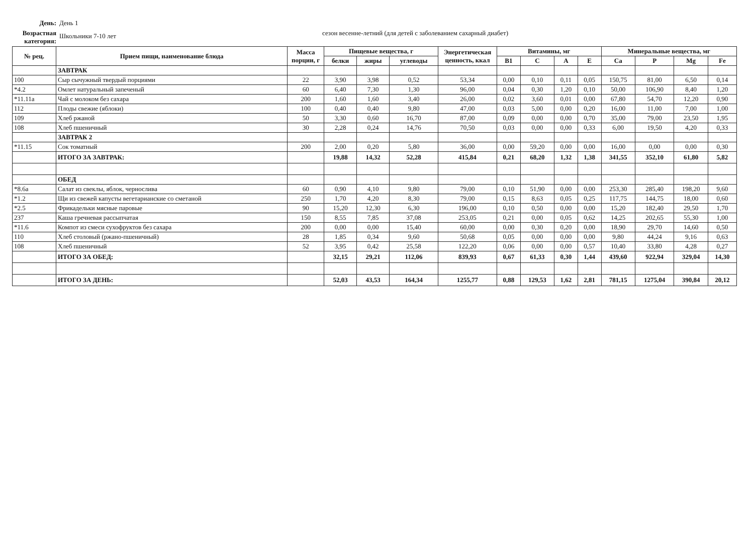День: День 1
Возрастная категория:
Школьники 7-10 лет
сезон весенне-летний (для детей с заболеванием сахарный диабет)
| № рец. | Прием пищи, наименование блюда | Масса порции, г | Пищевые вещества, г | | | Энергетическая ценность, ккал | Витамины, мг | | | | Минеральные вещества, мг | | | |
| --- | --- | --- | --- | --- | --- | --- | --- | --- | --- | --- | --- | --- | --- | --- |
| | | | белки | жиры | углеводы | | B1 | C | A | E | Ca | P | Mg | Fe |
| | ЗАВТРАК | | | | | | | | | | | | | |
| 100 | Сыр сычужный твердый порциями | 22 | 3,90 | 3,98 | 0,52 | 53,34 | 0,00 | 0,10 | 0,11 | 0,05 | 150,75 | 81,00 | 6,50 | 0,14 |
| *4.2 | Омлет натуральный запеченый | 60 | 6,40 | 7,30 | 1,30 | 96,00 | 0,04 | 0,30 | 1,20 | 0,10 | 50,00 | 106,90 | 8,40 | 1,20 |
| *11.11а | Чай с молоком без сахара | 200 | 1,60 | 1,60 | 3,40 | 26,00 | 0,02 | 3,60 | 0,01 | 0,00 | 67,80 | 54,70 | 12,20 | 0,90 |
| 112 | Плоды свежие (яблоки) | 100 | 0,40 | 0,40 | 9,80 | 47,00 | 0,03 | 5,00 | 0,00 | 0,20 | 16,00 | 11,00 | 7,00 | 1,00 |
| 109 | Хлеб ржаной | 50 | 3,30 | 0,60 | 16,70 | 87,00 | 0,09 | 0,00 | 0,00 | 0,70 | 35,00 | 79,00 | 23,50 | 1,95 |
| 108 | Хлеб пшеничный | 30 | 2,28 | 0,24 | 14,76 | 70,50 | 0,03 | 0,00 | 0,00 | 0,33 | 6,00 | 19,50 | 4,20 | 0,33 |
| | ЗАВТРАК 2 | | | | | | | | | | | | | |
| *11.15 | Сок томатный | 200 | 2,00 | 0,20 | 5,80 | 36,00 | 0,00 | 59,20 | 0,00 | 0,00 | 16,00 | 0,00 | 0,00 | 0,30 |
| | ИТОГО ЗА ЗАВТРАК: | | 19,88 | 14,32 | 52,28 | 415,84 | 0,21 | 68,20 | 1,32 | 1,38 | 341,55 | 352,10 | 61,80 | 5,82 |
| | ОБЕД | | | | | | | | | | | | | |
| *8.6а | Салат из свеклы, яблок, чернослива | 60 | 0,90 | 4,10 | 9,80 | 79,00 | 0,10 | 51,90 | 0,00 | 0,00 | 253,30 | 285,40 | 198,20 | 9,60 |
| *1.2 | Щи из свежей капусты вегетарианские со сметаной | 250 | 1,70 | 4,20 | 8,30 | 79,00 | 0,15 | 8,63 | 0,05 | 0,25 | 117,75 | 144,75 | 18,00 | 0,60 |
| *2.5 | Фрикадельки мясные паровые | 90 | 15,20 | 12,30 | 6,30 | 196,00 | 0,10 | 0,50 | 0,00 | 0,00 | 15,20 | 182,40 | 29,50 | 1,70 |
| 237 | Каша гречневая рассыпчатая | 150 | 8,55 | 7,85 | 37,08 | 253,05 | 0,21 | 0,00 | 0,05 | 0,62 | 14,25 | 202,65 | 55,30 | 1,00 |
| *11.6 | Компот из смеси сухофруктов без сахара | 200 | 0,00 | 0,00 | 15,40 | 60,00 | 0,00 | 0,30 | 0,20 | 0,00 | 18,90 | 29,70 | 14,60 | 0,50 |
| 110 | Хлеб столовый (ржано-пшеничный) | 28 | 1,85 | 0,34 | 9,60 | 50,68 | 0,05 | 0,00 | 0,00 | 0,00 | 9,80 | 44,24 | 9,16 | 0,63 |
| 108 | Хлеб пшеничный | 52 | 3,95 | 0,42 | 25,58 | 122,20 | 0,06 | 0,00 | 0,00 | 0,57 | 10,40 | 33,80 | 4,28 | 0,27 |
| | ИТОГО ЗА ОБЕД: | | 32,15 | 29,21 | 112,06 | 839,93 | 0,67 | 61,33 | 0,30 | 1,44 | 439,60 | 922,94 | 329,04 | 14,30 |
| | ИТОГО ЗА ДЕНЬ: | | 52,03 | 43,53 | 164,34 | 1255,77 | 0,88 | 129,53 | 1,62 | 2,81 | 781,15 | 1275,04 | 390,84 | 20,12 |